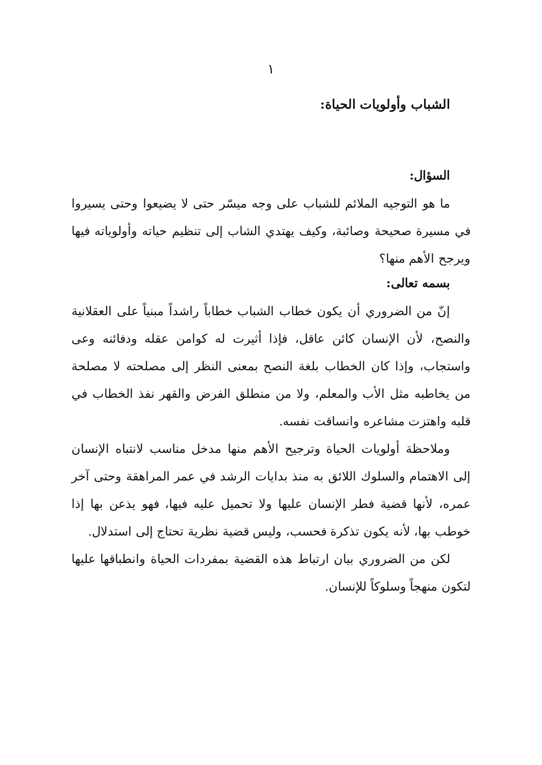١
الشباب وأولويات الحياة:
السؤال:
ما هو التوجيه الملائم للشباب على وجه ميسّر حتى لا يضيعوا وحتى يسيروا في مسيرة صحيحة وصائبة، وكيف يهتدي الشاب إلى تنظيم حياته وأولوياته فيها ويرجح الأهم منها؟
بسمه تعالى:
إنّ من الضروري أن يكون خطاب الشباب خطاباً راشداً مبنياً على العقلانية والنصح، لأن الإنسان كائن عاقل، فإذا أثيرت له كوامن عقله ودفائنه وعى واستجاب، وإذا كان الخطاب بلغة النصح بمعنى النظر إلى مصلحته لا مصلحة من يخاطبه مثل الأب والمعلم، ولا من منطلق الفرض والقهر نفذ الخطاب في قلبه واهتزت مشاعره وانساقت نفسه.
وملاحظة أولويات الحياة وترجيح الأهم منها مدخل مناسب لانتباه الإنسان إلى الاهتمام والسلوك اللائق به منذ بدايات الرشد في عمر المراهقة وحتى آخر عمره، لأنها قضية فطر الإنسان عليها ولا تحميل عليه فيها، فهو يذعن بها إذا خوطب بها، لأنه يكون تذكرة فحسب، وليس قضية نظرية تحتاج إلى استدلال.
لكن من الضروري بيان ارتباط هذه القضية بمفردات الحياة وانطباقها عليها لتكون منهجاً وسلوكاً للإنسان.